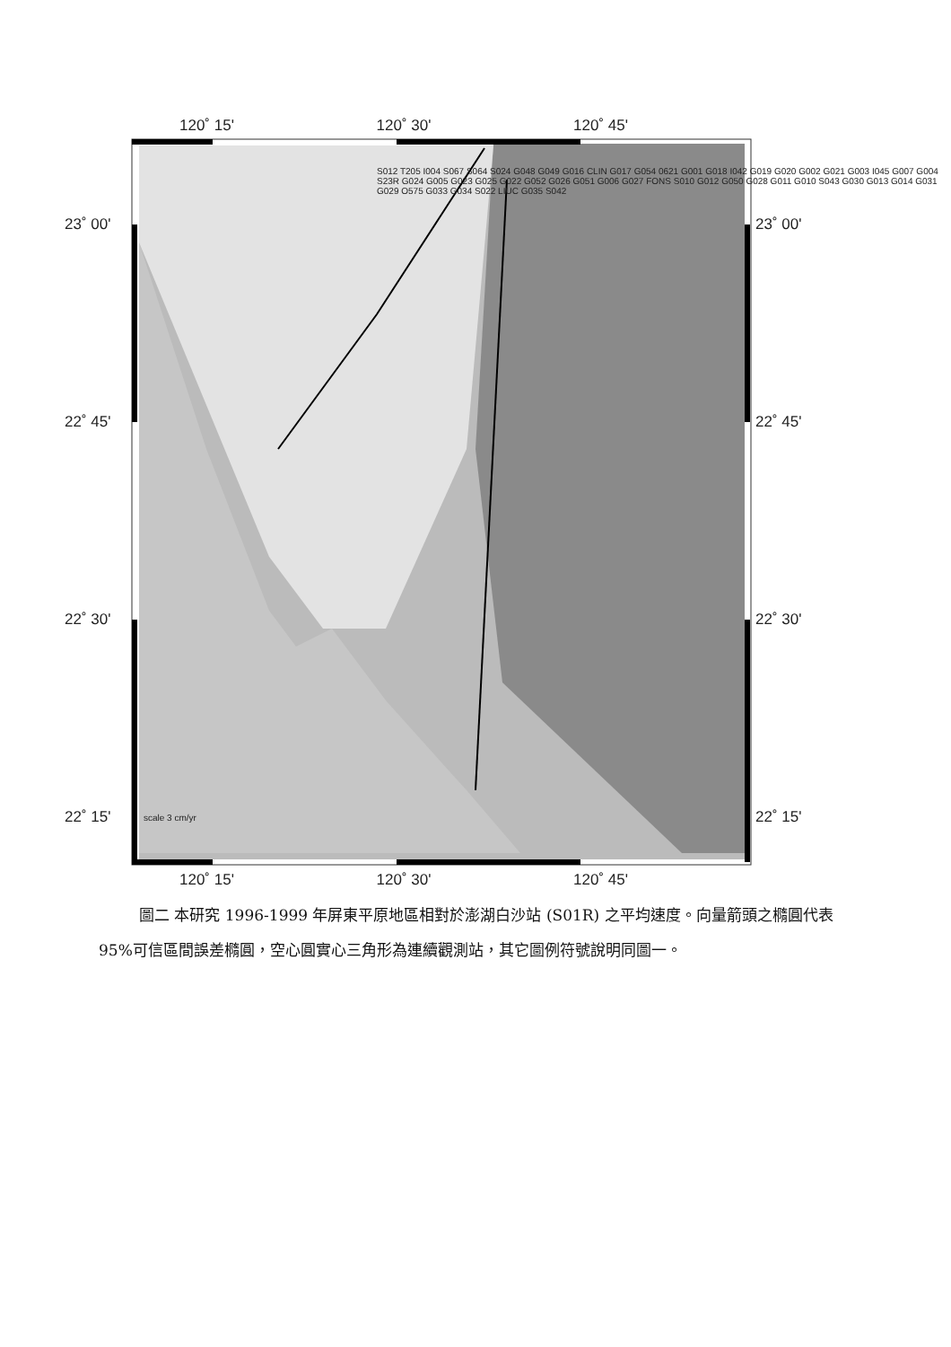120˚ 15' 120˚ 30' 120˚ 45'
120˚ 15' 120˚ 30' 120˚ 45'
23˚ 00' 23˚ 00'
22˚ 45' 22˚ 45'
22˚ 30' 22˚ 30'
22˚ 15' 22˚ 15'
scale 3 cm/yr
S012 T205 I004 S067 S064 S024 G048 G049 G016 CLIN G017 G054 0621 G001 G018 I042 G019 G020 G002 G021 G003 I045 G007 G004 S23R G024 G005 G023 G025 G022 G052 G026 G051 G006 G027 FONS S010 G012 G050 G028 G011 G010 S043 G030 G013 G014 G031 G029 O575 G033 G034 S022 LIUC G035 S042
圖二 本研究 1996-1999 年屏東平原地區相對於澎湖白沙站 (S01R) 之平均速度。向量箭頭之橢圓代表 95%可信區間誤差橢圓，空心圓實心三角形為連續觀測站，其它圖例符號說明同圖一。